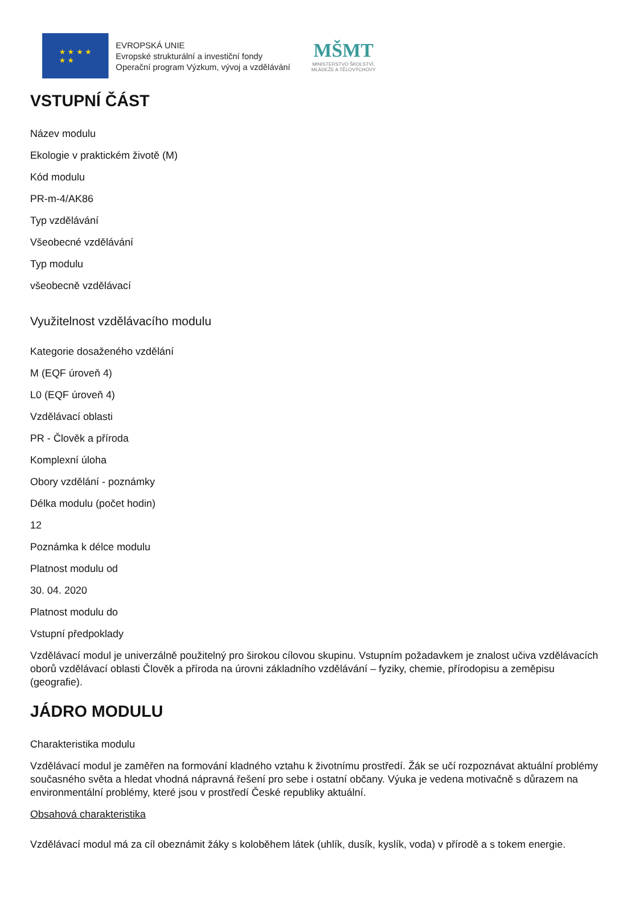★ ★ ★ ★
★ ★
EVROPSKÁ UNIE
Evropské strukturální a investiční fondy
Operační program Výzkum, vývoj a vzdělávání
MŠMT
MINISTERSTVO ŠKOLSTVÍ,
MLÁDEŽE A TĚLOVÝCHOVY
VSTUPNÍ ČÁST
Název modulu
Ekologie v praktickém životě (M)
Kód modulu
PR-m-4/AK86
Typ vzdělávání
Všeobecné vzdělávání
Typ modulu
všeobecně vzdělávací
Využitelnost vzdělávacího modulu
Kategorie dosaženého vzdělání
M (EQF úroveň 4)
L0 (EQF úroveň 4)
Vzdělávací oblasti
PR - Člověk a příroda
Komplexní úloha
Obory vzdělání - poznámky
Délka modulu (počet hodin)
12
Poznámka k délce modulu
Platnost modulu od
30. 04. 2020
Platnost modulu do
Vstupní předpoklady
Vzdělávací modul je univerzálně použitelný pro širokou cílovou skupinu. Vstupním požadavkem je znalost učiva vzdělávacích oborů vzdělávací oblasti Člověk a příroda na úrovni základního vzdělávání – fyziky, chemie, přírodopisu a zeměpisu (geografie).
JÁDRO MODULU
Charakteristika modulu
Vzdělávací modul je zaměřen na formování kladného vztahu k životnímu prostředí. Žák se učí rozpoznávat aktuální problémy současného světa a hledat vhodná nápravná řešení pro sebe i ostatní občany. Výuka je vedena motivačně s důrazem na environmentální problémy, které jsou v prostředí České republiky aktuální.
Obsahová charakteristika
Vzdělávací modul má za cíl obeznámit žáky s koloběhem látek (uhlík, dusík, kyslík, voda) v přírodě a s tokem energie.